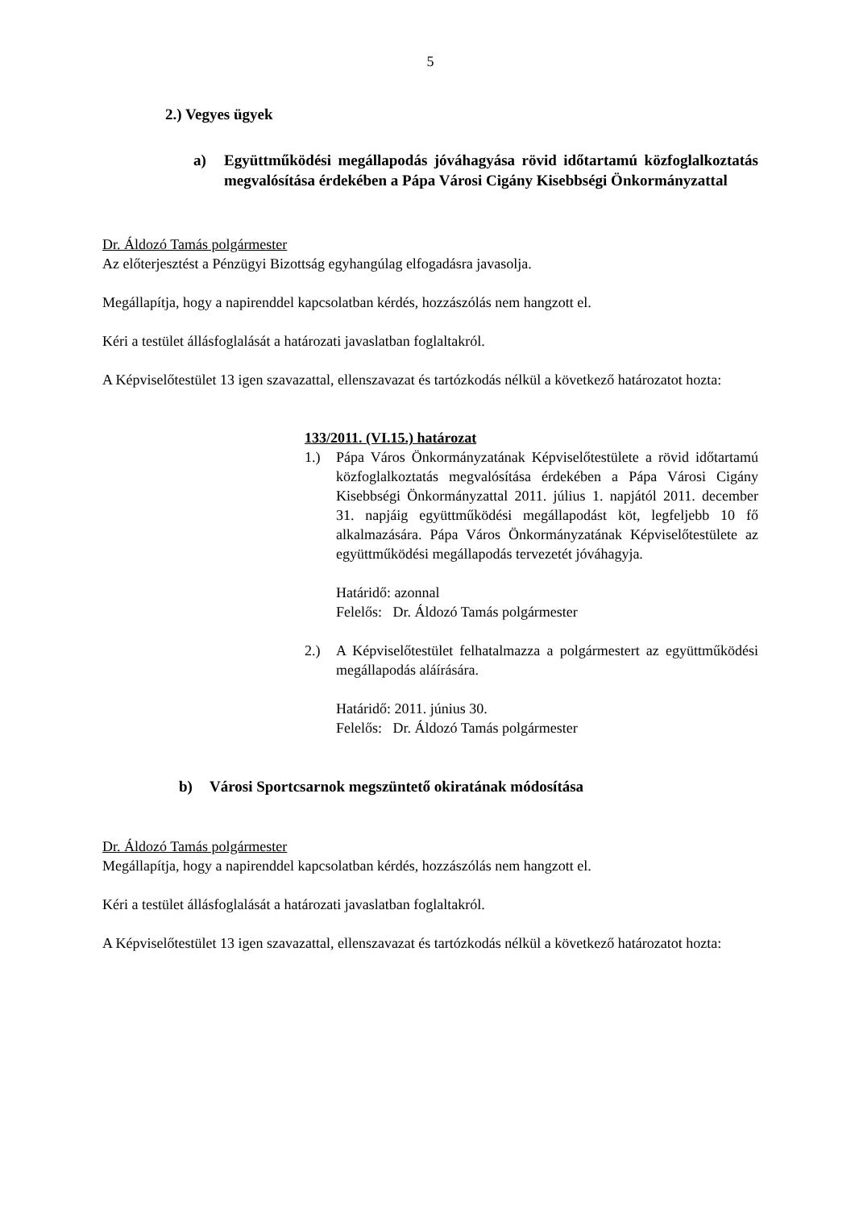5
2.) Vegyes ügyek
a) Együttműködési megállapodás jóváhagyása rövid időtartamú közfoglalkoztatás megvalósítása érdekében a Pápa Városi Cigány Kisebbségi Önkormányzattal
Dr. Áldozó Tamás polgármester
Az előterjesztést a Pénzügyi Bizottság egyhangúlag elfogadásra javasolja.
Megállapítja, hogy a napirenddel kapcsolatban kérdés, hozzászólás nem hangzott el.
Kéri a testület állásfoglalását a határozati javaslatban foglaltakról.
A Képviselőtestület 13 igen szavazattal, ellenszavazat és tartózkodás nélkül a következő határozatot hozta:
133/2011. (VI.15.) határozat
1.) Pápa Város Önkormányzatának Képviselőtestülete a rövid időtartamú közfoglalkoztatás megvalósítása érdekében a Pápa Városi Cigány Kisebbségi Önkormányzattal 2011. július 1. napjától 2011. december 31. napjáig együttműködési megállapodást köt, legfeljebb 10 fő alkalmazására. Pápa Város Önkormányzatának Képviselőtestülete az együttműködési megállapodás tervezetét jóváhagyja.
Határidő: azonnal
Felelős: Dr. Áldozó Tamás polgármester
2.) A Képviselőtestület felhatalmazza a polgármestert az együttműködési megállapodás aláírására.
Határidő: 2011. június 30.
Felelős: Dr. Áldozó Tamás polgármester
b) Városi Sportcsarnok megszüntető okiratának módosítása
Dr. Áldozó Tamás polgármester
Megállapítja, hogy a napirenddel kapcsolatban kérdés, hozzászólás nem hangzott el.
Kéri a testület állásfoglalását a határozati javaslatban foglaltakról.
A Képviselőtestület 13 igen szavazattal, ellenszavazat és tartózkodás nélkül a következő határozatot hozta: